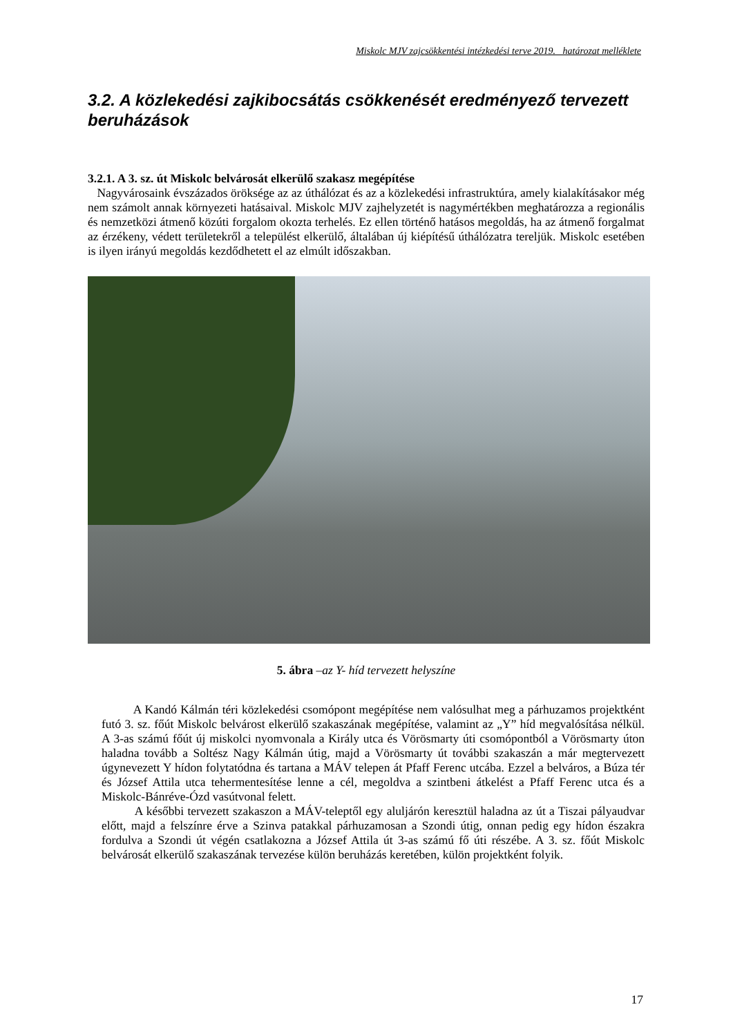Miskolc MJV zajcsökkentési intézkedési terve 2019. határozat melléklete
3.2. A közlekedési zajkibocsátás csökkenését eredményező tervezett beruházások
3.2.1. A 3. sz. út Miskolc belvárosát elkerülő szakasz megépítése
Nagyvárosaink évszázados öröksége az az úthálózat és az a közlekedési infrastruktúra, amely kialakításakor még nem számolt annak környezeti hatásaival. Miskolc MJV zajhelyzetét is nagymértékben meghatározza a regionális és nemzetközi átmenő közúti forgalom okozta terhelés. Ez ellen történő hatásos megoldás, ha az átmenő forgalmat az érzékeny, védett területekről a települést elkerülő, általában új kiépítésű úthálózatra tereljük. Miskolc esetében is ilyen irányú megoldás kezdődhetett el az elmúlt időszakban.
5. ábra –az Y- híd tervezett helyszíne
A Kandó Kálmán téri közlekedési csomópont megépítése nem valósulhat meg a párhuzamos projektként futó 3. sz. főút Miskolc belvárost elkerülő szakaszának megépítése, valamint az „Y” híd megvalósítása nélkül. A 3-as számú főút új miskolci nyomvonala a Király utca és Vörösmarty úti csomópontból a Vörösmarty úton haladna tovább a Soltész Nagy Kálmán útig, majd a Vörösmarty út további szakaszán a már megtervezett úgynevezett Y hídon folytatódna és tartana a MÁV telepen át Pfaff Ferenc utcába. Ezzel a belváros, a Búza tér és József Attila utca tehermentesítése lenne a cél, megoldva a szintbeni átkelést a Pfaff Ferenc utca és a Miskolc-Bánréve-Ózd vasútvonal felett.
A későbbi tervezett szakaszon a MÁV-teleptől egy aluljárón keresztül haladna az út a Tiszai pályaudvar előtt, majd a felszínre érve a Szinva patakkal párhuzamosan a Szondi útig, onnan pedig egy hídon északra fordulva a Szondi út végén csatlakozna a József Attila út 3-as számú fő úti részébe. A 3. sz. főút Miskolc belvárosát elkerülő szakaszának tervezése külön beruházás keretében, külön projektként folyik.
17